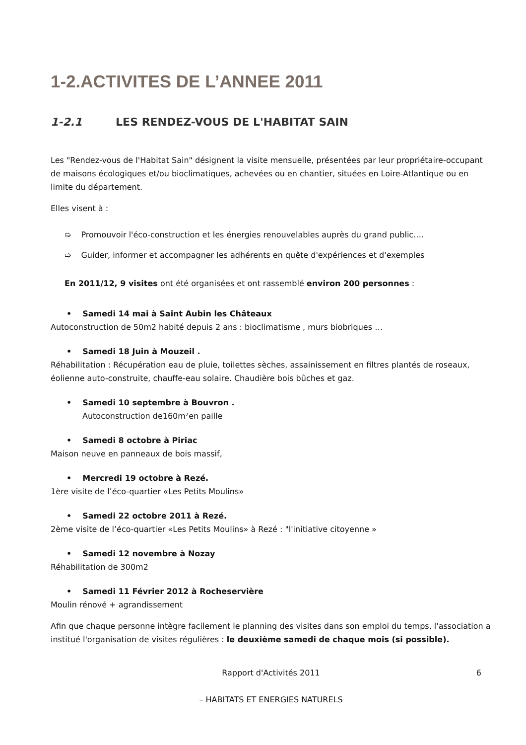1-2.ACTIVITES DE L’ANNEE 2011
1-2.1 LES RENDEZ-VOUS DE L'HABITAT SAIN
Les "Rendez-vous de l'Habitat Sain" désignent la visite mensuelle, présentées par leur propriétaire-occupant de maisons écologiques et/ou bioclimatiques, achevées ou en chantier, situées en Loire-Atlantique ou en limite du département.
Elles visent à :
➯ Promouvoir l'éco-construction et les énergies renouvelables auprès du grand public.…
➯ Guider, informer et accompagner les adhérents en quête d'expériences et d'exemples
En 2011/12, 9 visites ont été organisées et ont rassemblé environ 200 personnes :
• Samedi 14 mai à Saint Aubin les Châteaux
Autoconstruction de 50m2 habité depuis 2 ans : bioclimatisme , murs biobriques …
• Samedi 18 Juin à Mouzeil .
Réhabilitation : Récupération eau de pluie, toilettes sèches, assainissement en filtres plantés de roseaux, éolienne auto-construite, chauffe-eau solaire. Chaudière bois bûches et gaz.
• Samedi 10 septembre à Bouvron .
Autoconstruction de160m²en paille
• Samedi 8 octobre à Piriac
Maison neuve en panneaux de bois massif,
• Mercredi 19 octobre à Rezé.
1ère visite de l’éco-quartier «Les Petits Moulins»
• Samedi 22 octobre 2011 à Rezé.
2ème visite de l’éco-quartier «Les Petits Moulins» à Rezé : "l'initiative citoyenne »
• Samedi 12 novembre à Nozay
Réhabilitation de 300m2
• Samedi 11 Février 2012 à Rocheservière
Moulin rénové + agrandissement
Afin que chaque personne intègre facilement le planning des visites dans son emploi du temps, l'association a institué l'organisation de visites régulières : le deuxième samedi de chaque mois (si possible).
Rapport d'Activités 2011 6
– HABITATS ET ENERGIES NATURELS